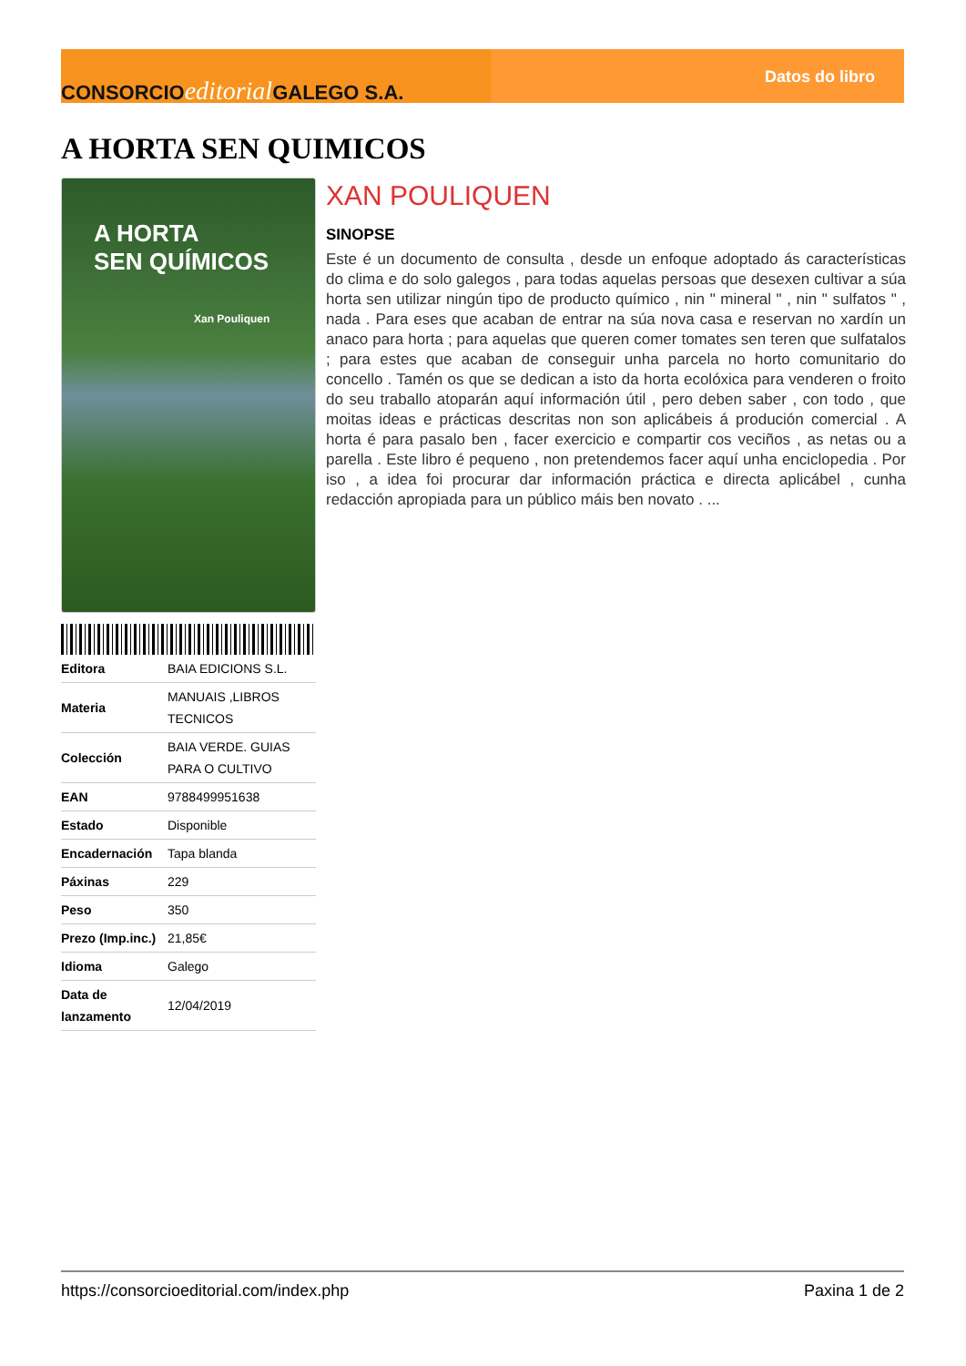CONSORCIOeditorial GALEGO S.A.
Datos do libro
A HORTA SEN QUIMICOS
A HORTA
SEN QUÍMICOS
Xan Pouliquen
| Editora | BAIA EDICIONS S.L. |
| Materia | MANUAIS ,LIBROS TECNICOS |
| Colección | BAIA VERDE. GUIAS PARA O CULTIVO |
| EAN | 9788499951638 |
| Estado | Disponible |
| Encadernación | Tapa blanda |
| Páxinas | 229 |
| Peso | 350 |
| Prezo (Imp.inc.) | 21,85€ |
| Idioma | Galego |
| Data de lanzamento | 12/04/2019 |
XAN POULIQUEN
SINOPSE
Este é un documento de consulta , desde un enfoque adoptado ás características do clima e do solo galegos , para todas aquelas persoas que desexen cultivar a súa horta sen utilizar ningún tipo de producto químico , nin " mineral " , nin " sulfatos " , nada . Para eses que acaban de entrar na súa nova casa e reservan no xardín un anaco para horta ; para aquelas que queren comer tomates sen teren que sulfatalos ; para estes que acaban de conseguir unha parcela no horto comunitario do concello . Tamén os que se dedican a isto da horta ecolóxica para venderen o froito do seu traballo atoparán aquí información útil , pero deben saber , con todo , que moitas ideas e prácticas descritas non son aplicábeis á produción comercial . A horta é para pasalo ben , facer exercicio e compartir cos veciños , as netas ou a parella . Este libro é pequeno , non pretendemos facer aquí unha enciclopedia . Por iso , a idea foi procurar dar información práctica e directa aplicábel , cunha redacción apropiada para un público máis ben novato . ...
https://consorcioeditorial.com/index.php Paxina 1 de 2